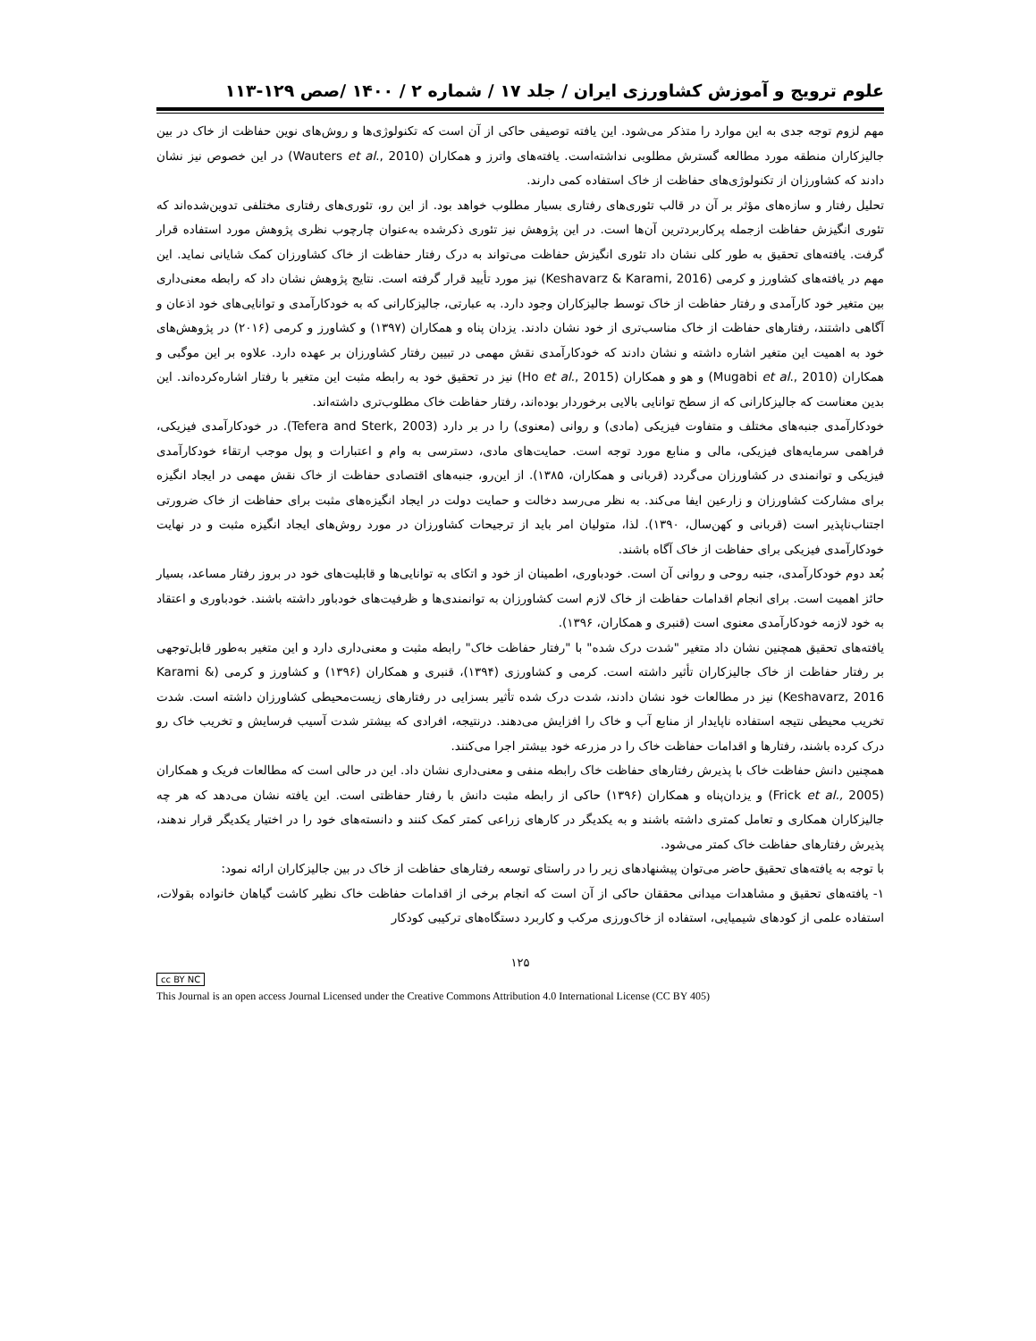علوم ترویج و آموزش کشاورزی ایران / جلد ۱۷ / شماره ۲ / ۱۴۰۰ /صص ۱۲۹-۱۱۳
مهم لزوم توجه جدی به این موارد را متذکر می‌شود. این یافته توصیفی حاکی از آن است که تکنولوژی‌ها و روش‌های نوین حفاظت از خاک در بین جالیزکاران منطقه مورد مطالعه گسترش مطلوبی نداشته‌است. یافته‌های واترز و همکاران (Wauters et al., 2010) در این خصوص نیز نشان دادند که کشاورزان از تکنولوژی‌های حفاظت از خاک استفاده کمی دارند.
تحلیل رفتار و سازه‌های مؤثر بر آن در قالب تئوری‌های رفتاری بسیار مطلوب خواهد بود. از این رو، تئوری‌های رفتاری مختلفی تدوین‌شده‌اند که تئوری انگیزش حفاظت ازجمله پرکاربردترین آن‌ها است. در این پژوهش نیز تئوری ذکرشده به‌عنوان چارچوب نظری پژوهش مورد استفاده قرار گرفت. یافته‌های تحقیق به طور کلی نشان داد تئوری انگیزش حفاظت می‌تواند به درک رفتار حفاظت از خاک کشاورزان کمک شایانی نماید. این مهم در یافته‌های کشاورز و کرمی (Keshavarz & Karami, 2016) نیز مورد تأیید قرار گرفته است. نتایج پژوهش نشان داد که رابطه معنی‌داری بین متغیر خود کارآمدی و رفتار حفاظت از خاک توسط جالیزکاران وجود دارد. به عبارتی، جالیزکارانی که به خودکارآمدی و توانایی‌های خود اذعان و آگاهی داشتند، رفتارهای حفاظت از خاک مناسب‌تری از خود نشان دادند. یزدان پناه و همکاران (۱۳۹۷) و کشاورز و کرمی (۲۰۱۶) در پژوهش‌های خود به اهمیت این متغیر اشاره داشته و نشان دادند که خودکارآمدی نقش مهمی در تبیین رفتار کشاورزان بر عهده دارد. علاوه بر این موگبی و همکاران (Mugabi et al., 2010) و هو و همکاران (Ho et al., 2015) نیز در تحقیق خود به رابطه مثبت این متغیر با رفتار اشاره‌کرده‌اند. این بدین معناست که جالیزکارانی که از سطح توانایی بالایی برخوردار بوده‌اند، رفتار حفاظت خاک مطلوب‌تری داشته‌اند.
خودکارآمدی جنبه‌های مختلف و متفاوت فیزیکی (مادی) و روانی (معنوی) را در بر دارد (Tefera and Sterk, 2003). در خودکارآمدی فیزیکی، فراهمی سرمایه‌های فیزیکی، مالی و منابع مورد توجه است. حمایت‌های مادی، دسترسی به وام و اعتبارات و پول موجب ارتقاء خودکارآمدی فیزیکی و توانمندی در کشاورزان می‌گردد (قربانی و همکاران، ۱۳۸۵). از این‌رو، جنبه‌های اقتصادی حفاظت از خاک نقش مهمی در ایجاد انگیزه برای مشارکت کشاورزان و زارعین ایفا می‌کند. به نظر می‌رسد دخالت و حمایت دولت در ایجاد انگیزه‌های مثبت برای حفاظت از خاک ضرورتی اجتناب‌ناپذیر است (قربانی و کهن‌سال، ۱۳۹۰). لذا، متولیان امر باید از ترجیحات کشاورزان در مورد روش‌های ایجاد انگیزه مثبت و در نهایت خودکارآمدی فیزیکی برای حفاظت از خاک آگاه باشند.
بُعد دوم خودکارآمدی، جنبه روحی و روانی آن است. خودباوری، اطمینان از خود و اتکای به توانایی‌ها و قابلیت‌های خود در بروز رفتار مساعد، بسیار حائز اهمیت است. برای انجام اقدامات حفاظت از خاک لازم است کشاورزان به توانمندی‌ها و ظرفیت‌های خودباور داشته باشند. خودباوری و اعتقاد به خود لازمه خودکارآمدی معنوی است (قنبری و همکاران، ۱۳۹۶).
یافته‌های تحقیق همچنین نشان داد متغیر "شدت درک شده" با "رفتار حفاظت خاک" رابطه مثبت و معنی‌داری دارد و این متغیر به‌طور قابل‌توجهی بر رفتار حفاظت از خاک جالیزکاران تأثیر داشته است. کرمی و کشاورزی (۱۳۹۴)، قنبری و همکاران (۱۳۹۶) و کشاورز و کرمی (Karami & Keshavarz, 2016) نیز در مطالعات خود نشان دادند، شدت درک شده تأثیر بسزایی در رفتارهای زیست‌محیطی کشاورزان داشته است. شدت تخریب محیطی نتیجه استفاده ناپایدار از منابع آب و خاک را افزایش می‌دهند. درنتیجه، افرادی که بیشتر شدت آسیب فرسایش و تخریب خاک رو درک کرده باشند، رفتارها و اقدامات حفاظت خاک را در مزرعه خود بیشتر اجرا می‌کنند.
همچنین دانش حفاظت خاک با پذیرش رفتارهای حفاظت خاک رابطه منفی و معنی‌داری نشان داد. این در حالی است که مطالعات فریک و همکاران (Frick et al., 2005) و یزدان‌پناه و همکاران (۱۳۹۶) حاکی از رابطه مثبت دانش با رفتار حفاظتی است. این یافته نشان می‌دهد که هر چه جالیزکاران همکاری و تعامل کمتری داشته باشند و به یکدیگر در کارهای زراعی کمتر کمک کنند و دانسته‌های خود را در اختیار یکدیگر قرار ندهند، پذیرش رفتارهای حفاظت خاک کمتر می‌شود.
با توجه به یافته‌های تحقیق حاضر می‌توان پیشنهادهای زیر را در راستای توسعه رفتارهای حفاظت از خاک در بین جالیزکاران ارائه نمود:
۱- یافته‌های تحقیق و مشاهدات میدانی محققان حاکی از آن است که انجام برخی از اقدامات حفاظت خاک نظیر کاشت گیاهان خانواده بقولات، استفاده علمی از کودهای شیمیایی، استفاده از خاک‌ورزی مرکب و کاربرد دستگاه‌های ترکیبی کودکار
۱۲۵
cc BY NC
This Journal is an open access Journal Licensed under the Creative Commons Attribution 4.0 International License (CC BY 405)